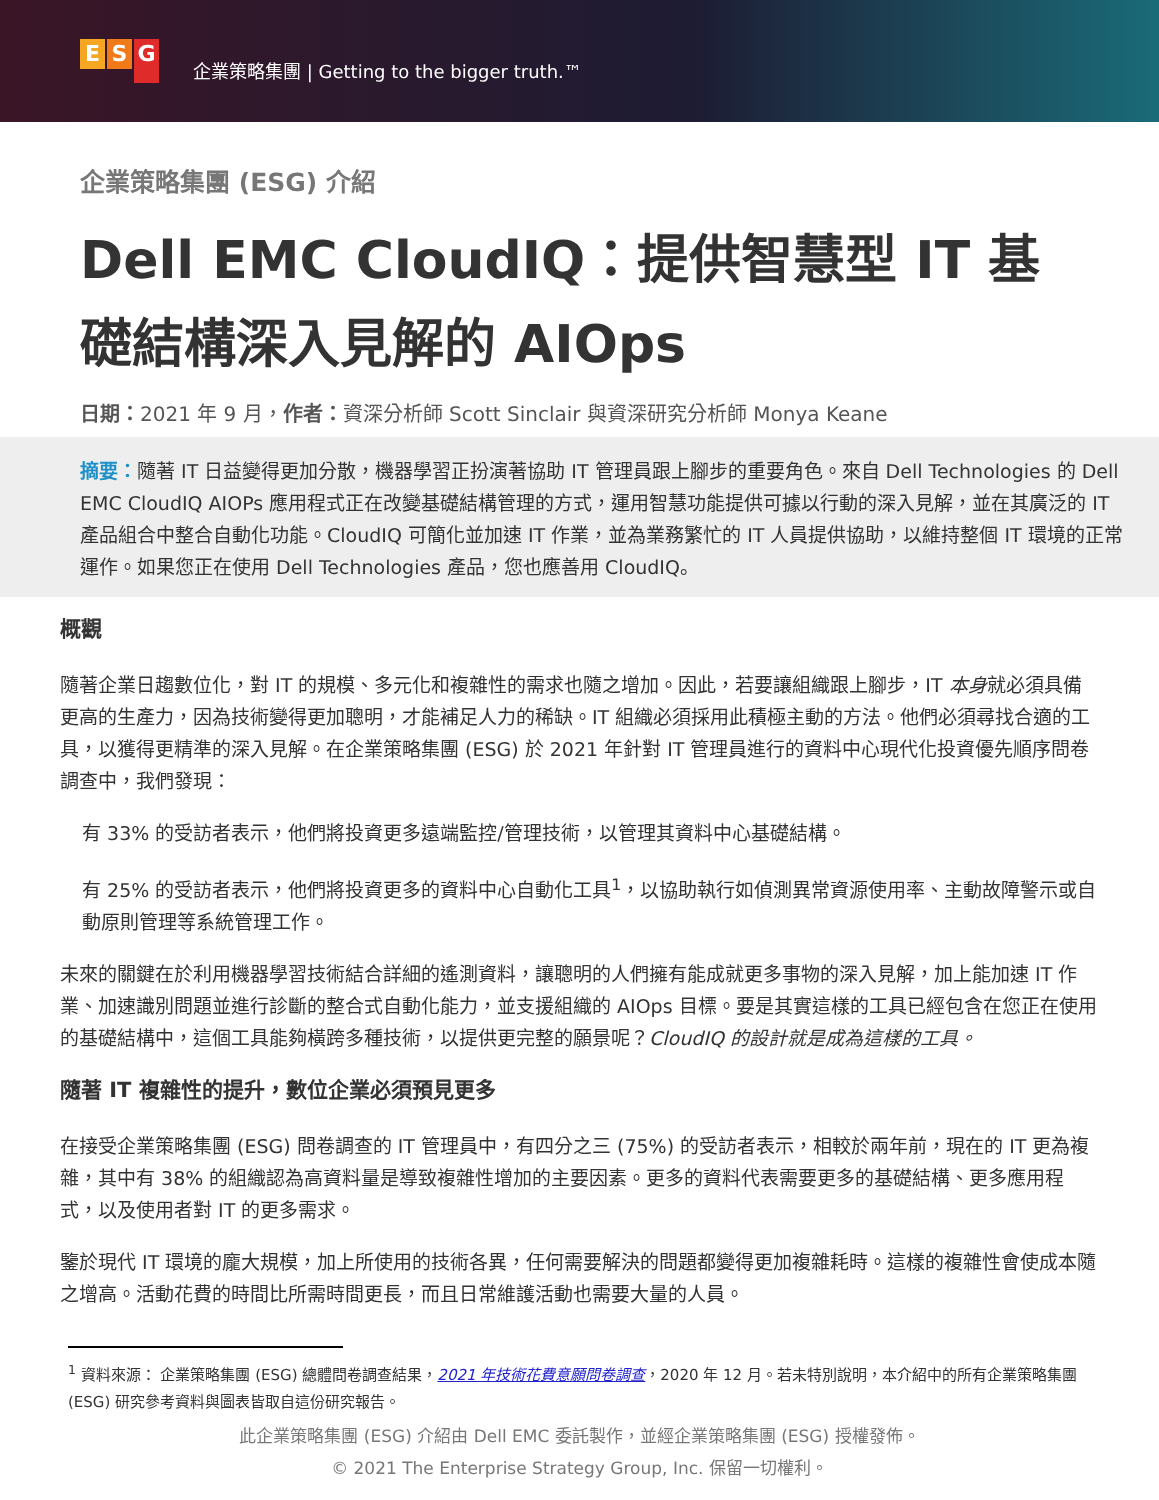E S G
企業策略集團 | Getting to the bigger truth.™
企業策略集團 (ESG) 介紹
Dell EMC CloudIQ：提供智慧型 IT 基礎結構深入見解的 AIOps
日期：2021 年 9 月，作者：資深分析師 Scott Sinclair 與資深研究分析師 Monya Keane
摘要：隨著 IT 日益變得更加分散，機器學習正扮演著協助 IT 管理員跟上腳步的重要角色。來自 Dell Technologies 的 Dell EMC CloudIQ AIOPs 應用程式正在改變基礎結構管理的方式，運用智慧功能提供可據以行動的深入見解，並在其廣泛的 IT 產品組合中整合自動化功能。CloudIQ 可簡化並加速 IT 作業，並為業務繁忙的 IT 人員提供協助，以維持整個 IT 環境的正常運作。如果您正在使用 Dell Technologies 產品，您也應善用 CloudIQ。
概觀
隨著企業日趨數位化，對 IT 的規模、多元化和複雜性的需求也隨之增加。因此，若要讓組織跟上腳步，IT 本身就必須具備更高的生產力，因為技術變得更加聰明，才能補足人力的稀缺。IT 組織必須採用此積極主動的方法。他們必須尋找合適的工具，以獲得更精準的深入見解。在企業策略集團 (ESG) 於 2021 年針對 IT 管理員進行的資料中心現代化投資優先順序問卷調查中，我們發現：
有 33% 的受訪者表示，他們將投資更多遠端監控/管理技術，以管理其資料中心基礎結構。
有 25% 的受訪者表示，他們將投資更多的資料中心自動化工具<sup>1</sup>，以協助執行如偵測異常資源使用率、主動故障警示或自動原則管理等系統管理工作。
未來的關鍵在於利用機器學習技術結合詳細的遙測資料，讓聰明的人們擁有能成就更多事物的深入見解，加上能加速 IT 作業、加速識別問題並進行診斷的整合式自動化能力，並支援組織的 AIOps 目標。要是其實這樣的工具已經包含在您正在使用的基礎結構中，這個工具能夠橫跨多種技術，以提供更完整的願景呢？CloudIQ 的設計就是成為這樣的工具。
隨著 IT 複雜性的提升，數位企業必須預見更多
在接受企業策略集團 (ESG) 問卷調查的 IT 管理員中，有四分之三 (75%) 的受訪者表示，相較於兩年前，現在的 IT 更為複雜，其中有 38% 的組織認為高資料量是導致複雜性增加的主要因素。更多的資料代表需要更多的基礎結構、更多應用程式，以及使用者對 IT 的更多需求。
鑒於現代 IT 環境的龐大規模，加上所使用的技術各異，任何需要解決的問題都變得更加複雜耗時。這樣的複雜性會使成本隨之增高。活動花費的時間比所需時間更長，而且日常維護活動也需要大量的人員。
<sup>1</sup> 資料來源： 企業策略集團 (ESG) 總體問卷調查結果，2021 年技術花費意願問卷調查，2020 年 12 月。若未特別說明，本介紹中的所有企業策略集團 (ESG) 研究參考資料與圖表皆取自這份研究報告。
此企業策略集團 (ESG) 介紹由 Dell EMC 委託製作，並經企業策略集團 (ESG) 授權發佈。
© 2021 The Enterprise Strategy Group, Inc. 保留一切權利。